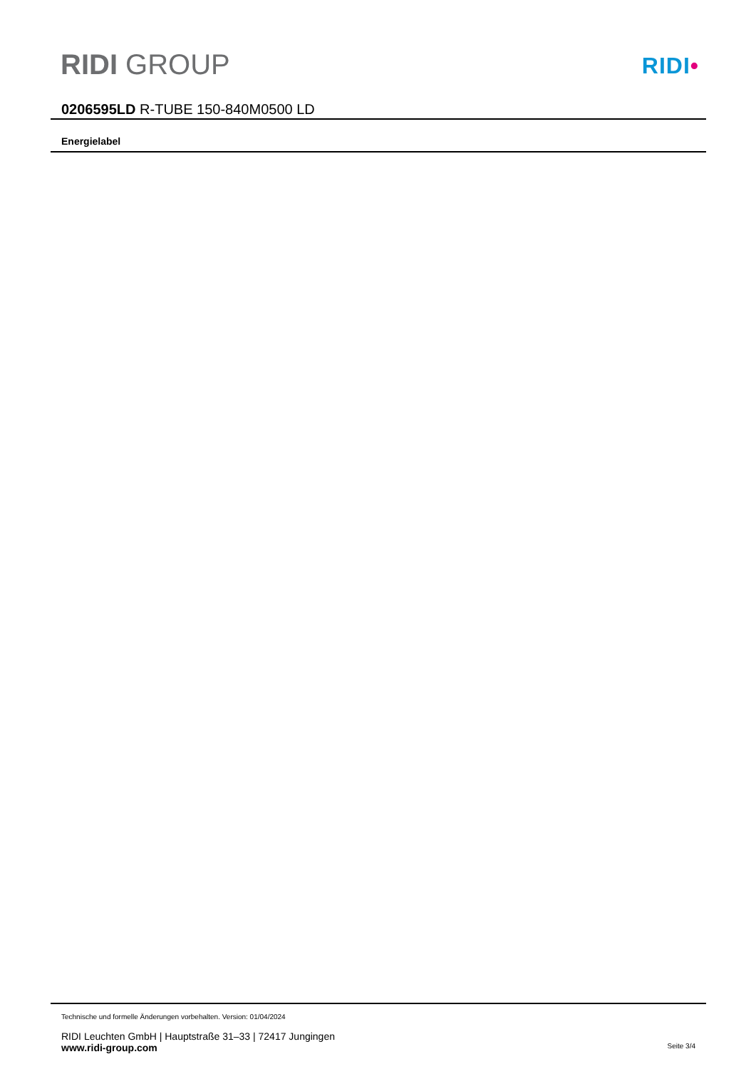RIDI GROUP RIDI•
0206595LD R-TUBE 150-840M0500 LD
Energielabel
Technische und formelle Änderungen vorbehalten. Version: 01/04/2024
RIDI Leuchten GmbH | Hauptstraße 31–33 | 72417 Jungingen
www.ridi-group.com Seite 3/4